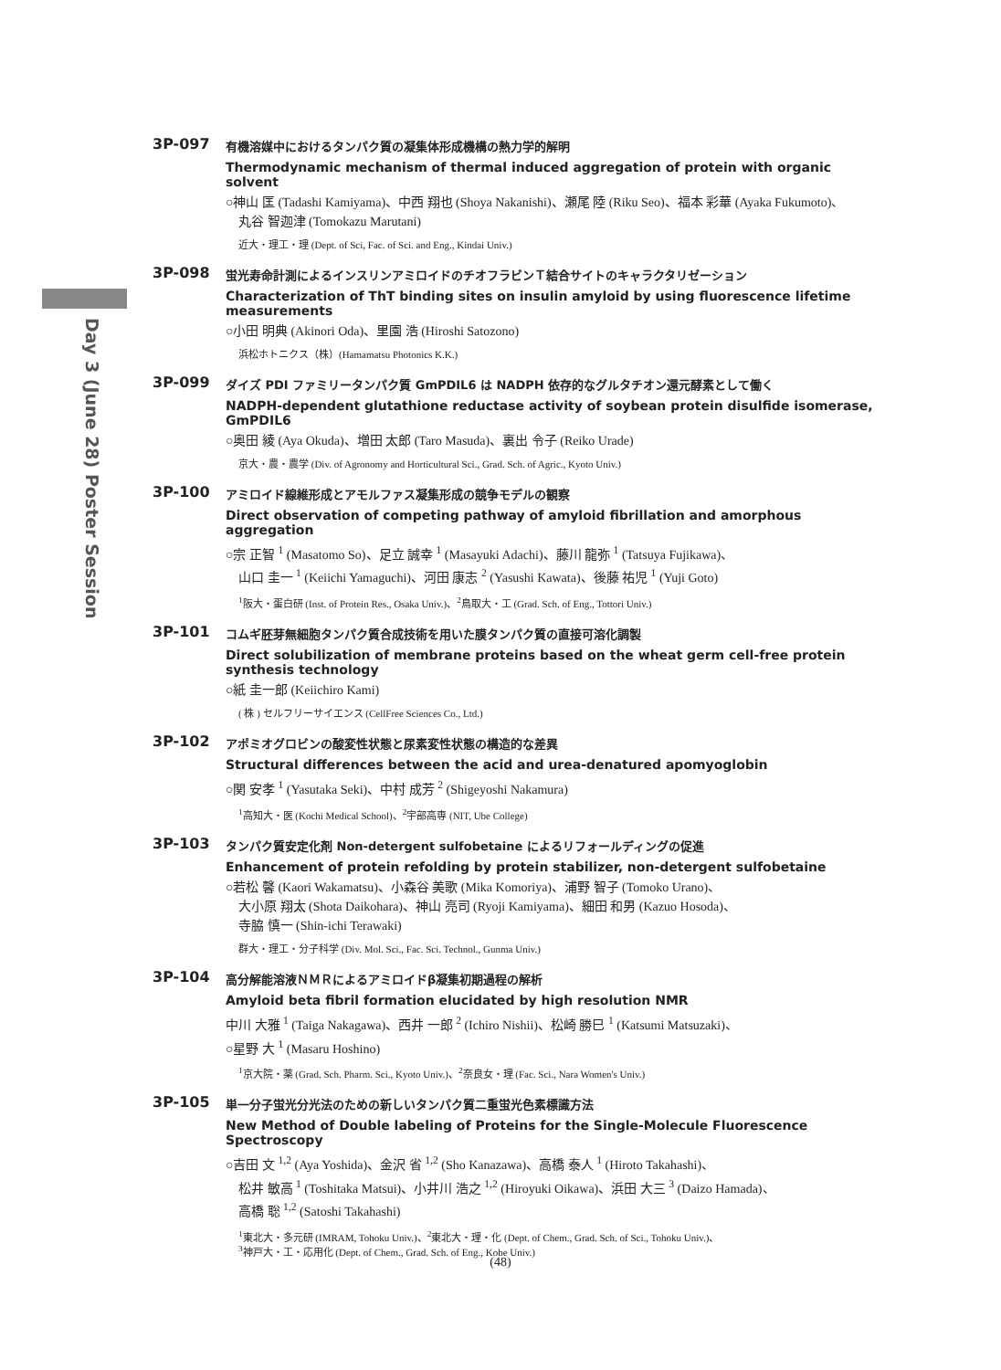Day 3 (June 28) Poster Session
3P-097
有機溶媒中におけるタンパク質の凝集体形成機構の熱力学的解明
Thermodynamic mechanism of thermal induced aggregation of protein with organic solvent
○神山 匡 (Tadashi Kamiyama)、中西 翔也 (Shoya Nakanishi)、瀬尾 陸 (Riku Seo)、福本 彩華 (Ayaka Fukumoto)、
丸谷 智迦津 (Tomokazu Marutani)
近大・理工・理 (Dept. of Sci, Fac. of Sci. and Eng., Kindai Univ.)
3P-098
蛍光寿命計測によるインスリンアミロイドのチオフラビンＴ結合サイトのキャラクタリゼーション
Characterization of ThT binding sites on insulin amyloid by using fluorescence lifetime measurements
○小田 明典 (Akinori Oda)、里園 浩 (Hiroshi Satozono)
浜松ホトニクス（株）(Hamamatsu Photonics K.K.)
3P-099
ダイズ PDI ファミリータンパク質 GmPDIL6 は NADPH 依存的なグルタチオン還元酵素として働く
NADPH-dependent glutathione reductase activity of soybean protein disulfide isomerase, GmPDIL6
○奥田 綾 (Aya Okuda)、増田 太郎 (Taro Masuda)、裏出 令子 (Reiko Urade)
京大・農・農学 (Div. of Agronomy and Horticultural Sci., Grad. Sch. of Agric., Kyoto Univ.)
3P-100
アミロイド線維形成とアモルファス凝集形成の競争モデルの観察
Direct observation of competing pathway of amyloid fibrillation and amorphous aggregation
○宗 正智 <sup>1</sup> (Masatomo So)、足立 誠幸 <sup>1</sup> (Masayuki Adachi)、藤川 龍弥 <sup>1</sup> (Tatsuya Fujikawa)、
山口 圭一 <sup>1</sup> (Keiichi Yamaguchi)、河田 康志 <sup>2</sup> (Yasushi Kawata)、後藤 祐児 <sup>1</sup> (Yuji Goto)
<sup>1</sup> 阪大・蛋白研 (Inst. of Protein Res., Osaka Univ.)、<sup>2</sup>鳥取大・工 (Grad. Sch. of Eng., Tottori Univ.)
3P-101
コムギ胚芽無細胞タンパク質合成技術を用いた膜タンパク質の直接可溶化調製
Direct solubilization of membrane proteins based on the wheat germ cell-free protein synthesis technology
○紙 圭一郎 (Keiichiro Kami)
( 株 ) セルフリーサイエンス (CellFree Sciences Co., Ltd.)
3P-102
アポミオグロビンの酸変性状態と尿素変性状態の構造的な差異
Structural differences between the acid and urea-denatured apomyoglobin
○関 安孝 <sup>1</sup> (Yasutaka Seki)、中村 成芳 <sup>2</sup> (Shigeyoshi Nakamura)
<sup>1</sup> 高知大・医 (Kochi Medical School)、<sup>2</sup>宇部高専 (NIT, Ube College)
3P-103
タンパク質安定化剤 Non-detergent sulfobetaine によるリフォールディングの促進
Enhancement of protein refolding by protein stabilizer, non-detergent sulfobetaine
○若松 馨 (Kaori Wakamatsu)、小森谷 美歌 (Mika Komoriya)、浦野 智子 (Tomoko Urano)、
大小原 翔太 (Shota Daikohara)、神山 亮司 (Ryoji Kamiyama)、細田 和男 (Kazuo Hosoda)、
寺脇 慎一 (Shin-ichi Terawaki)
群大・理工・分子科学 (Div. Mol. Sci., Fac. Sci. Technol., Gunma Univ.)
3P-104
高分解能溶液ＮＭＲによるアミロイドβ凝集初期過程の解析
Amyloid beta fibril formation elucidated by high resolution NMR
中川 大雅 <sup>1</sup> (Taiga Nakagawa)、西井 一郎 <sup>2</sup> (Ichiro Nishii)、松崎 勝巳 <sup>1</sup> (Katsumi Matsuzaki)、
○星野 大 <sup>1</sup> (Masaru Hoshino)
<sup>1</sup> 京大院・薬 (Grad. Sch. Pharm. Sci., Kyoto Univ.)、<sup>2</sup>奈良女・理 (Fac. Sci., Nara Women's Univ.)
3P-105
単一分子蛍光分光法のための新しいタンパク質二重蛍光色素標識方法
New Method of Double labeling of Proteins for the Single-Molecule Fluorescence Spectroscopy
○吉田 文 <sup>1,2</sup> (Aya Yoshida)、金沢 省 <sup>1,2</sup> (Sho Kanazawa)、高橋 泰人 <sup>1</sup> (Hiroto Takahashi)、
松井 敏高 <sup>1</sup> (Toshitaka Matsui)、小井川 浩之 <sup>1,2</sup> (Hiroyuki Oikawa)、浜田 大三 <sup>3</sup> (Daizo Hamada)、
高橋 聡 <sup>1,2</sup> (Satoshi Takahashi)
<sup>1</sup> 東北大・多元研 (IMRAM, Tohoku Univ.)、<sup>2</sup>東北大・理・化 (Dept. of Chem., Grad. Sch. of Sci., Tohoku Univ.)、
<sup>3</sup> 神戸大・工・応用化 (Dept. of Chem., Grad. Sch. of Eng., Kobe Univ.)
(48)